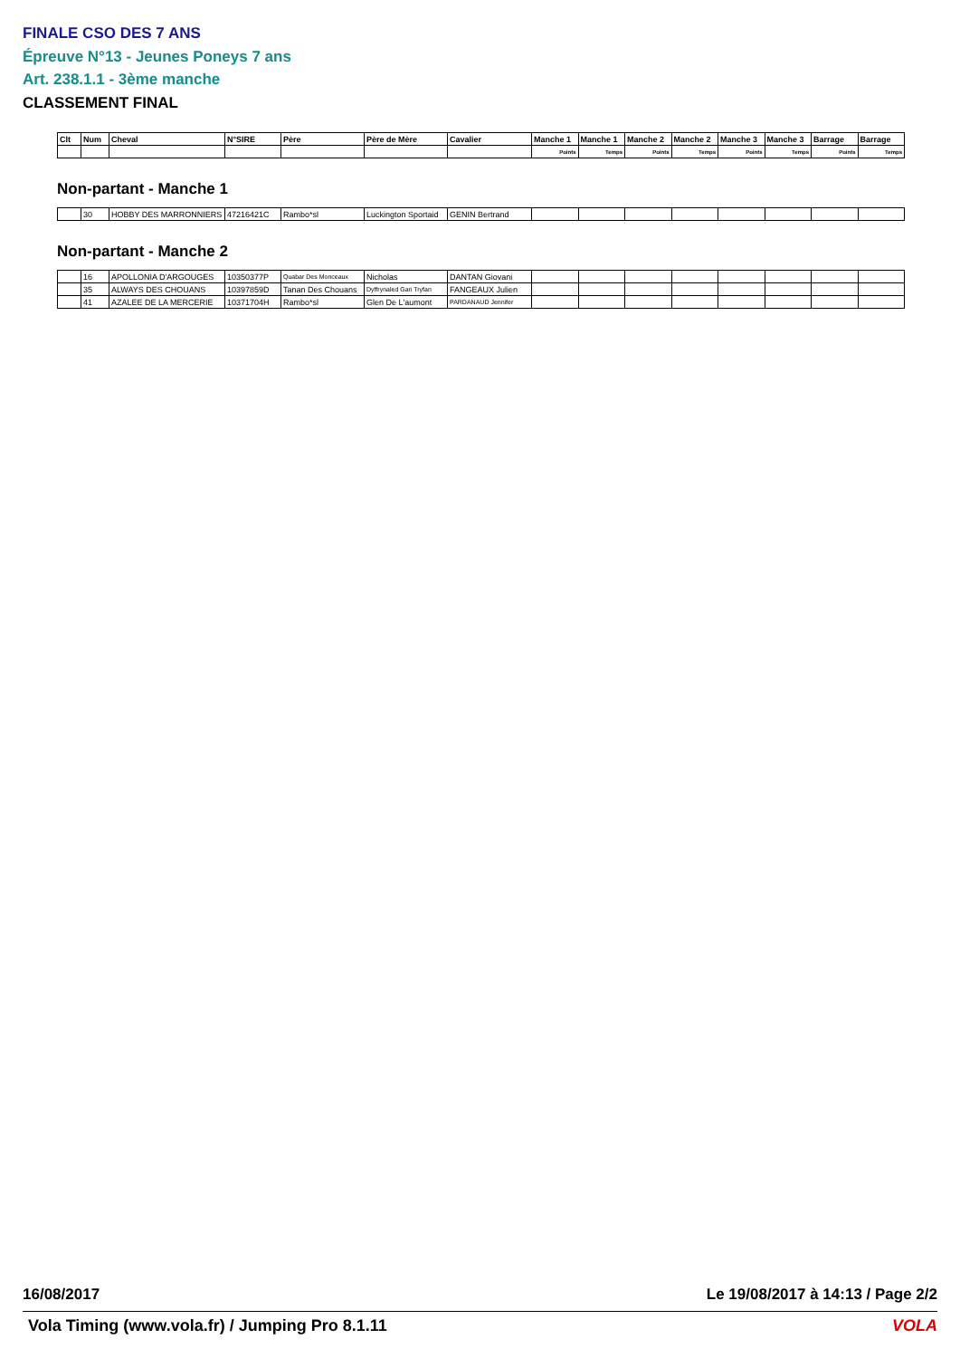FINALE CSO DES 7 ANS
Épreuve N°13 - Jeunes Poneys 7 ans
Art. 238.1.1 - 3ème manche
CLASSEMENT FINAL
| Clt | Num | Cheval | N°SIRE | Père | Père de Mère | Cavalier | Manche 1 | Manche 1 | Manche 2 | Manche 2 | Manche 3 | Manche 3 | Barrage | Barrage |
| --- | --- | --- | --- | --- | --- | --- | --- | --- | --- | --- | --- | --- | --- | --- |
| | | | | | | | Points | Temps | Points | Temps | Points | Temps | Points | Temps |
Non-partant - Manche 1
| | 30 | HOBBY DES MARRONNIERS | 47216421C | Rambo*sl | Luckington Sportaid | GENIN Bertrand | | | | | | | | |
Non-partant - Manche 2
| | 16 | APOLLONIA D'ARGOUGES | 10350377P | Quabar Des Monceaux | Nicholas | DANTAN Giovani | | | | | | | | |
| | 35 | ALWAYS DES CHOUANS | 10397859D | Tanan Des Chouans | Dyffrynaled Gari Tryfan | FANGEAUX Julien | | | | | | | | |
| | 41 | AZALEE DE LA MERCERIE | 10371704H | Rambo*sl | Glen De L'aumont | PARDANAUD Jennifer | | | | | | | | |
16/08/2017 Le 19/08/2017 à 14:13 / Page 2/2
Vola Timing (www.vola.fr) / Jumping Pro 8.1.11 VOLA